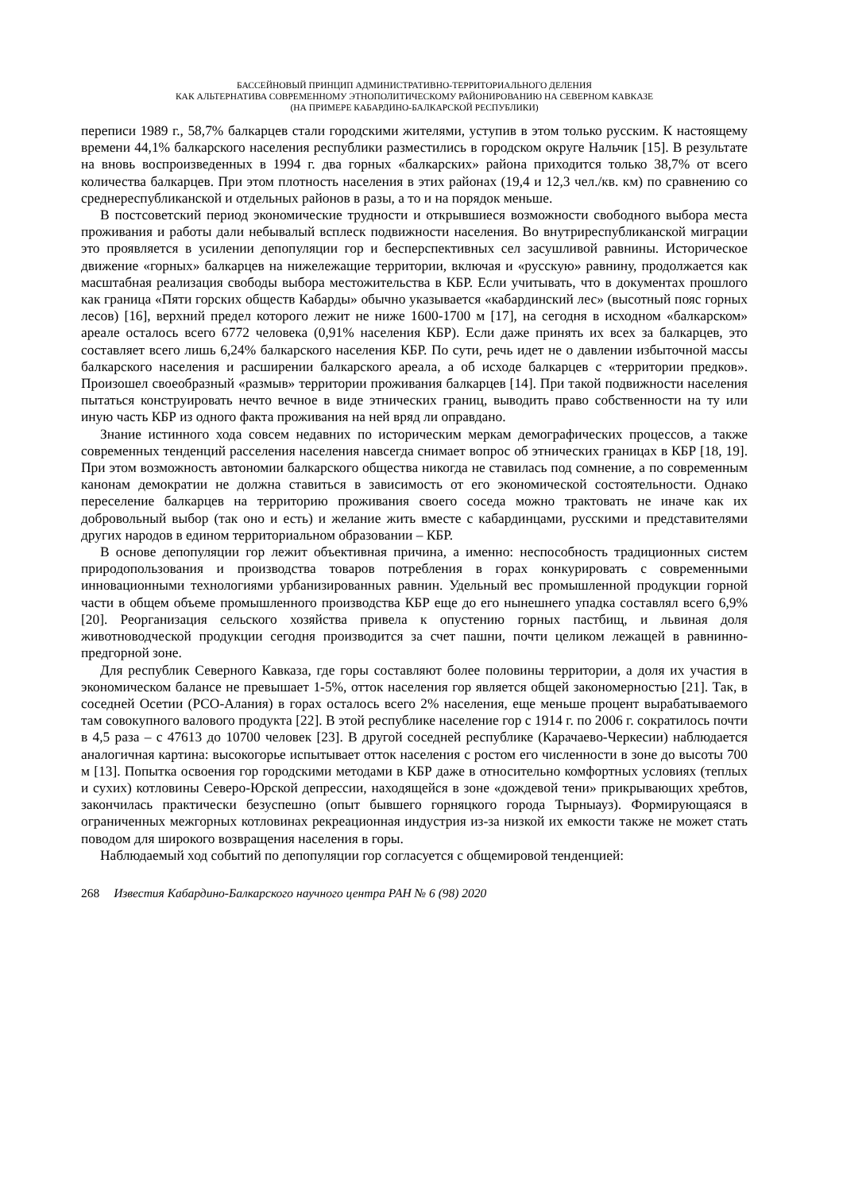БАССЕЙНОВЫЙ ПРИНЦИП АДМИНИСТРАТИВНО-ТЕРРИТОРИАЛЬНОГО ДЕЛЕНИЯ
КАК АЛЬТЕРНАТИВА СОВРЕМЕННОМУ ЭТНОПОЛИТИЧЕСКОМУ РАЙОНИРОВАНИЮ НА СЕВЕРНОМ КАВКАЗЕ
(НА ПРИМЕРЕ КАБАРДИНО-БАЛКАРСКОЙ РЕСПУБЛИКИ)
переписи 1989 г., 58,7% балкарцев стали городскими жителями, уступив в этом только русским. К настоящему времени 44,1% балкарского населения республики разместились в городском округе Нальчик [15]. В результате на вновь воспроизведенных в 1994 г. два горных «балкарских» района приходится только 38,7% от всего количества балкарцев. При этом плотность населения в этих районах (19,4 и 12,3 чел./кв. км) по сравнению со среднереспубликанской и отдельных районов в разы, а то и на порядок меньше.
В постсоветский период экономические трудности и открывшиеся возможности свободного выбора места проживания и работы дали небывалый всплеск подвижности населения. Во внутриреспубликанской миграции это проявляется в усилении депопуляции гор и бесперспективных сел засушливой равнины. Историческое движение «горных» балкарцев на нижележащие территории, включая и «русскую» равнину, продолжается как масштабная реализация свободы выбора местожительства в КБР. Если учитывать, что в документах прошлого как граница «Пяти горских обществ Кабарды» обычно указывается «кабардинский лес» (высотный пояс горных лесов) [16], верхний предел которого лежит не ниже 1600-1700 м [17], на сегодня в исходном «балкарском» ареале осталось всего 6772 человека (0,91% населения КБР). Если даже принять их всех за балкарцев, это составляет всего лишь 6,24% балкарского населения КБР. По сути, речь идет не о давлении избыточной массы балкарского населения и расширении балкарского ареала, а об исходе балкарцев с «территории предков». Произошел своеобразный «размыв» территории проживания балкарцев [14]. При такой подвижности населения пытаться конструировать нечто вечное в виде этнических границ, выводить право собственности на ту или иную часть КБР из одного факта проживания на ней вряд ли оправдано.
Знание истинного хода совсем недавних по историческим меркам демографических процессов, а также современных тенденций расселения населения навсегда снимает вопрос об этнических границах в КБР [18, 19]. При этом возможность автономии балкарского общества никогда не ставилась под сомнение, а по современным канонам демократии не должна ставиться в зависимость от его экономической состоятельности. Однако переселение балкарцев на территорию проживания своего соседа можно трактовать не иначе как их добровольный выбор (так оно и есть) и желание жить вместе с кабардинцами, русскими и представителями других народов в едином территориальном образовании – КБР.
В основе депопуляции гор лежит объективная причина, а именно: неспособность традиционных систем природопользования и производства товаров потребления в горах конкурировать с современными инновационными технологиями урбанизированных равнин. Удельный вес промышленной продукции горной части в общем объеме промышленного производства КБР еще до его нынешнего упадка составлял всего 6,9% [20]. Реорганизация сельского хозяйства привела к опустению горных пастбищ, и львиная доля животноводческой продукции сегодня производится за счет пашни, почти целиком лежащей в равнинно-предгорной зоне.
Для республик Северного Кавказа, где горы составляют более половины территории, а доля их участия в экономическом балансе не превышает 1-5%, отток населения гор является общей закономерностью [21]. Так, в соседней Осетии (РСО-Алания) в горах осталось всего 2% населения, еще меньше процент вырабатываемого там совокупного валового продукта [22]. В этой республике население гор с 1914 г. по 2006 г. сократилось почти в 4,5 раза – с 47613 до 10700 человек [23]. В другой соседней республике (Карачаево-Черкесии) наблюдается аналогичная картина: высокогорье испытывает отток населения с ростом его численности в зоне до высоты 700 м [13]. Попытка освоения гор городскими методами в КБР даже в относительно комфортных условиях (теплых и сухих) котловины Северо-Юрской депрессии, находящейся в зоне «дождевой тени» прикрывающих хребтов, закончилась практически безуспешно (опыт бывшего горняцкого города Тырныауз). Формирующаяся в ограниченных межгорных котловинах рекреационная индустрия из-за низкой их емкости также не может стать поводом для широкого возвращения населения в горы.
Наблюдаемый ход событий по депопуляции гор согласуется с общемировой тенденцией:
268 Известия Кабардино-Балкарского научного центра РАН № 6 (98) 2020